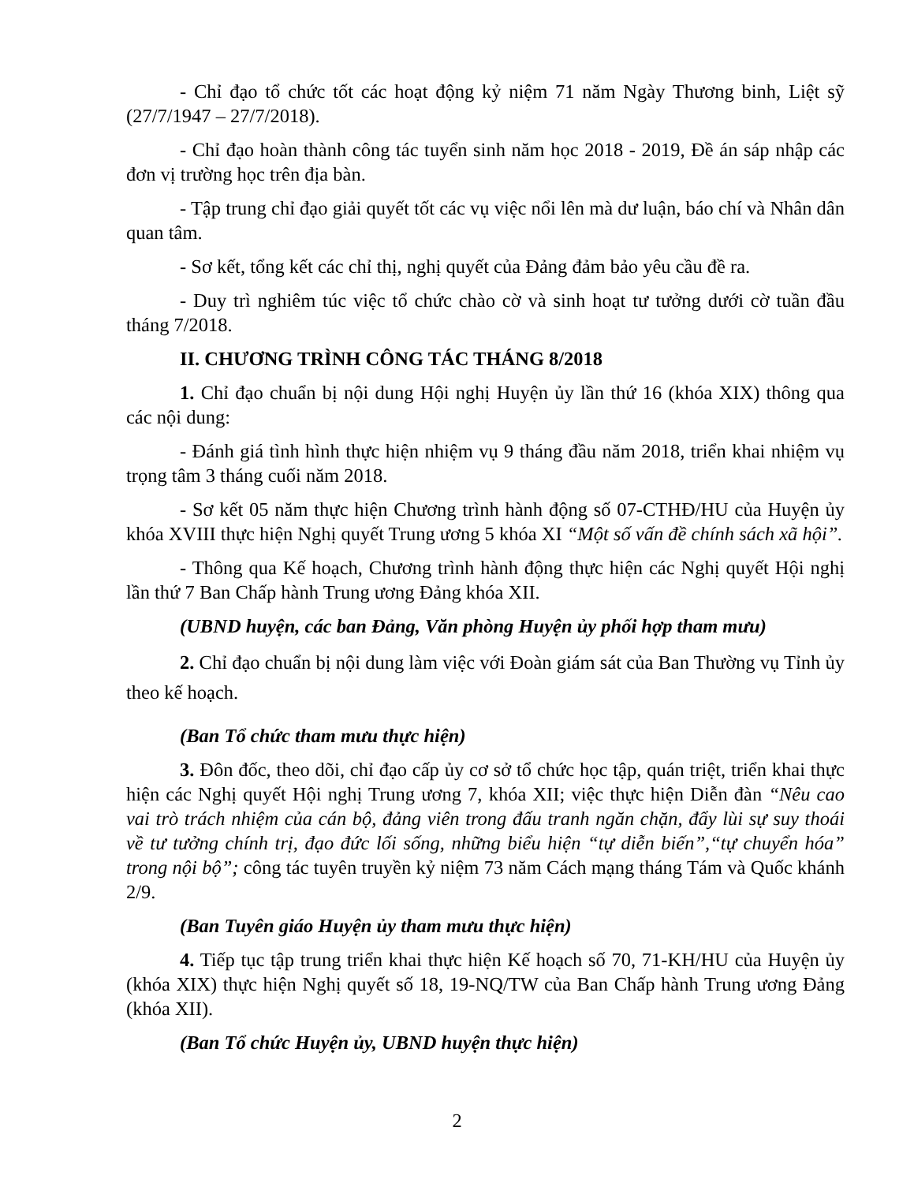- Chỉ đạo tổ chức tốt các hoạt động kỷ niệm 71 năm Ngày Thương binh, Liệt sỹ (27/7/1947 – 27/7/2018).
- Chỉ đạo hoàn thành công tác tuyển sinh năm học 2018 - 2019, Đề án sáp nhập các đơn vị trường học trên địa bàn.
- Tập trung chỉ đạo giải quyết tốt các vụ việc nổi lên mà dư luận, báo chí và Nhân dân quan tâm.
- Sơ kết, tổng kết các chỉ thị, nghị quyết của Đảng đảm bảo yêu cầu đề ra.
- Duy trì nghiêm túc việc tổ chức chào cờ và sinh hoạt tư tưởng dưới cờ tuần đầu tháng 7/2018.
II. CHƯƠNG TRÌNH CÔNG TÁC THÁNG 8/2018
1. Chỉ đạo chuẩn bị nội dung Hội nghị Huyện ủy lần thứ 16 (khóa XIX) thông qua các nội dung:
- Đánh giá tình hình thực hiện nhiệm vụ 9 tháng đầu năm 2018, triển khai nhiệm vụ trọng tâm 3 tháng cuối năm 2018.
- Sơ kết 05 năm thực hiện Chương trình hành động số 07-CTHĐ/HU của Huyện ủy khóa XVIII thực hiện Nghị quyết Trung ương 5 khóa XI “Một số vấn đề chính sách xã hội”.
- Thông qua Kế hoạch, Chương trình hành động thực hiện các Nghị quyết Hội nghị lần thứ 7 Ban Chấp hành Trung ương Đảng khóa XII.
(UBND huyện, các ban Đảng, Văn phòng Huyện ủy phối hợp tham mưu)
2. Chỉ đạo chuẩn bị nội dung làm việc với Đoàn giám sát của Ban Thường vụ Tỉnh ủy theo kế hoạch.
(Ban Tổ chức tham mưu thực hiện)
3. Đôn đốc, theo dõi, chỉ đạo cấp ủy cơ sở tổ chức học tập, quán triệt, triển khai thực hiện các Nghị quyết Hội nghị Trung ương 7, khóa XII; việc thực hiện Diễn đàn “Nêu cao vai trò trách nhiệm của cán bộ, đảng viên trong đấu tranh ngăn chặn, đẩy lùi sự suy thoái về tư tưởng chính trị, đạo đức lối sống, những biểu hiện “tự diễn biến”,“tự chuyển hóa” trong nội bộ”; công tác tuyên truyền kỷ niệm 73 năm Cách mạng tháng Tám và Quốc khánh 2/9.
(Ban Tuyên giáo Huyện ủy tham mưu thực hiện)
4. Tiếp tục tập trung triển khai thực hiện Kế hoạch số 70, 71-KH/HU của Huyện ủy (khóa XIX) thực hiện Nghị quyết số 18, 19-NQ/TW của Ban Chấp hành Trung ương Đảng (khóa XII).
(Ban Tổ chức Huyện ủy, UBND huyện thực hiện)
2